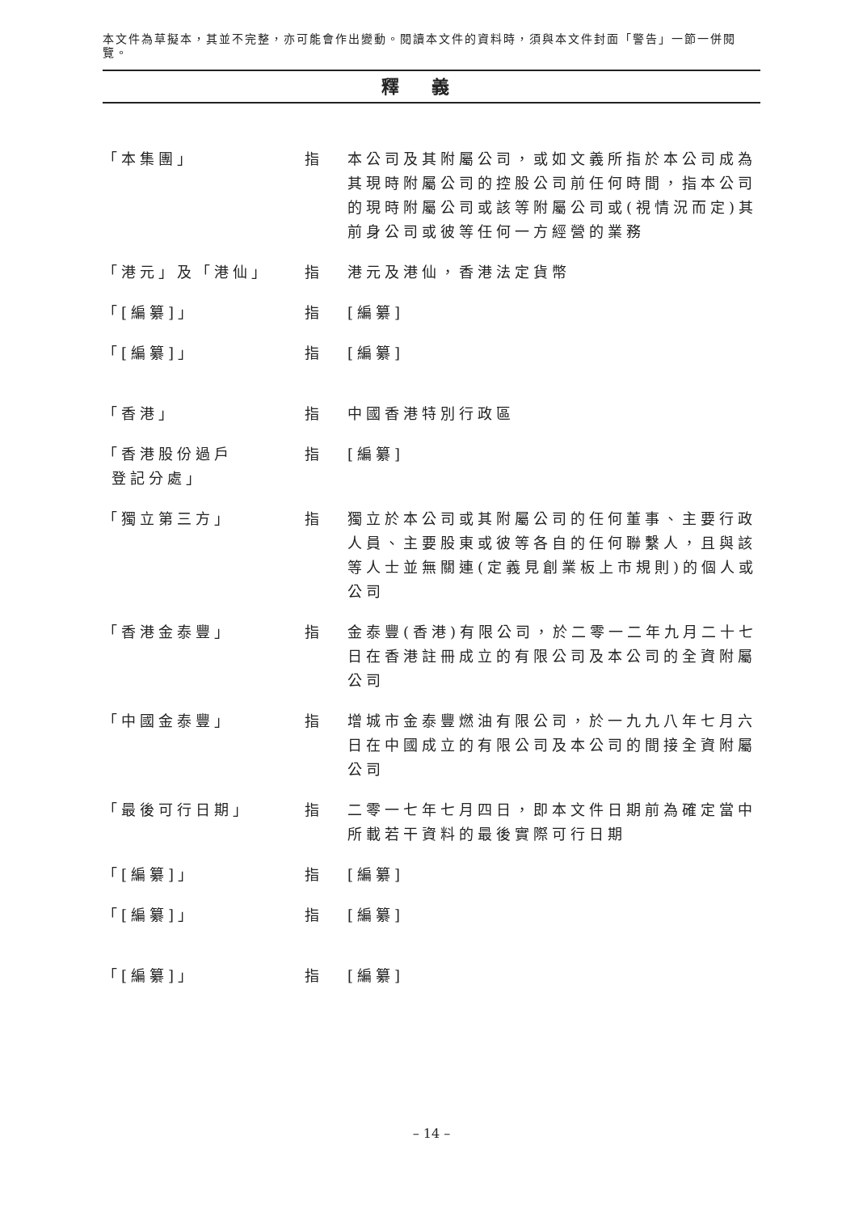本文件為草擬本，其並不完整，亦可能會作出變動。閱讀本文件的資料時，須與本文件封面「警告」一節一併閱覽。
釋義
| 「本集團」 | 指 | 本公司及其附屬公司，或如文義所指於本公司成為其現時附屬公司的控股公司前任何時間，指本公司的現時附屬公司或該等附屬公司或(視情況而定)其前身公司或彼等任何一方經營的業務 |
| 「港元」及「港仙」 | 指 | 港元及港仙，香港法定貨幣 |
| 「[編纂]」 | 指 | [編纂] |
| 「[編纂]」 | 指 | [編纂] |
| 「香港」 | 指 | 中國香港特別行政區 |
| 「香港股份過戶 登記分處」 | 指 | [編纂] |
| 「獨立第三方」 | 指 | 獨立於本公司或其附屬公司的任何董事、主要行政人員、主要股東或彼等各自的任何聯繫人，且與該等人士並無關連(定義見創業板上市規則)的個人或公司 |
| 「香港金泰豐」 | 指 | 金泰豐(香港)有限公司，於二零一二年九月二十七日在香港註冊成立的有限公司及本公司的全資附屬公司 |
| 「中國金泰豐」 | 指 | 增城市金泰豐燃油有限公司，於一九九八年七月六日在中國成立的有限公司及本公司的間接全資附屬公司 |
| 「最後可行日期」 | 指 | 二零一七年七月四日，即本文件日期前為確定當中所載若干資料的最後實際可行日期 |
| 「[編纂]」 | 指 | [編纂] |
| 「[編纂]」 | 指 | [編纂] |
| 「[編纂]」 | 指 | [編纂] |
– 14 –